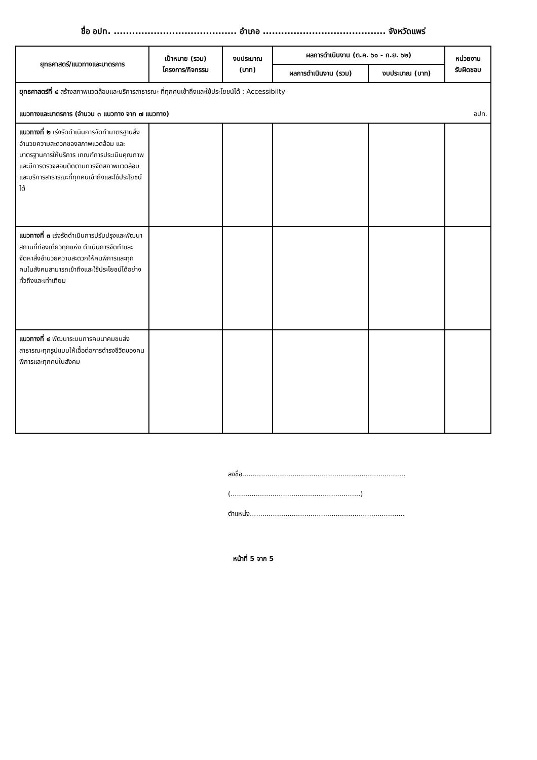ชื่อ อปท. ........................................ อำเภอ ........................................ จังหวัดแพร่
| ยุทธศาสตร์/แนวทางและมาตรการ | เป้าหมาย (รวม) โครงการ/กิจกรรม | งบประมาณ (บาท) | ผลการดำเนินงาน (ต.ค. ๖๑ - ก.ย. ๖๒) | | หน่วยงาน รับผิดชอบ |
| --- | --- | --- | --- | --- | --- |
| | | | ผลการดำเนินงาน (รวม) | งบประมาณ (บาท) | |
| ยุทธศาสตร์ที่ ๔ สร้างสภาพแวดล้อมและบริการสาธารณะ ที่ทุกคนเข้าถึงและใช้ประโยชน์ได้ : Accessibilty แนวทางและมาตรการ (จำนวน ๓ แนวทาง จาก ๗ แนวทาง) อปท. | | | | | |
| แนวทางที่ ๒ เร่งรัดดำเนินการจัดทำมาตรฐานสิ่งอำนวยความสะดวกของสภาพแวดล้อม และมาตรฐานการให้บริการ เกณฑ์การประเมินคุณภาพ และมีการตรวจสอบติดตามการจัดสภาพแวดล้อมและบริการสาธารณะที่ทุกคนเข้าถึงและใช้ประโยชน์ได้ | | | | | |
| แนวทางที่ ๓ เร่งรัดดำเนินการปรับปรุงและพัฒนาสถานที่ท่องเที่ยวทุกแห่ง ดำเนินการจัดทำและจัดหาสิ่งอำนวยความสะดวกให้คนพิการและทุกคนในสังคมสามารถเข้าถึงและใช้ประโยชน์ได้อย่างทั่วถึงและเท่าเทียม | | | | | |
| แนวทางที่ ๔ พัฒนาระบบการคมนาคมขนส่งสาธารณะทุกรูปแบบให้เอื้อต่อการดำรงชีวิตของคนพิการและทุกคนในสังคม | | | | | |
ลงชื่อ..............................................................................
(..............................................................)
ตำแหน่ง..........................................................................
หน้าที่ 5 จาก 5